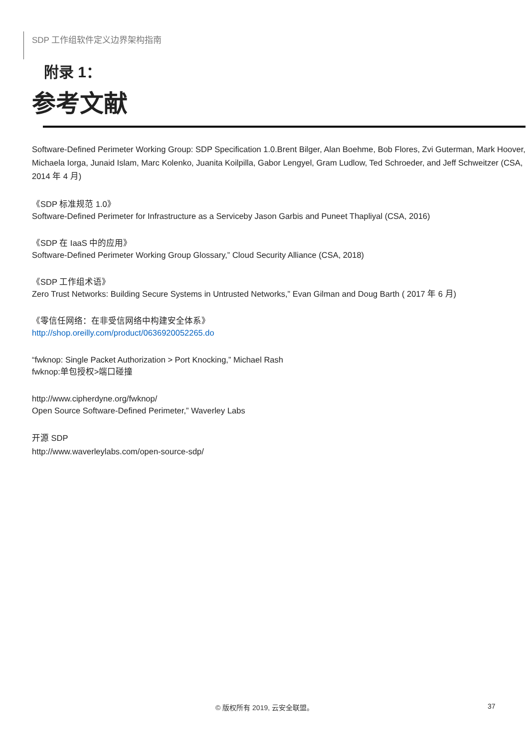SDP 工作组软件定义边界架构指南
附录 1：
参考文献
Software-Defined Perimeter Working Group: SDP Specification 1.0.Brent Bilger, Alan Boehme, Bob Flores, Zvi Guterman, Mark Hoover, Michaela Iorga, Junaid Islam, Marc Kolenko, Juanita Koilpilla, Gabor Lengyel, Gram Ludlow, Ted Schroeder, and Jeff Schweitzer (CSA, 2014 年 4 月)
《SDP 标准规范 1.0》
Software-Defined Perimeter for Infrastructure as a Serviceby Jason Garbis and Puneet Thapliyal (CSA, 2016)
《SDP 在 IaaS 中的应用》
Software-Defined Perimeter Working Group Glossary,” Cloud Security Alliance (CSA, 2018)
《SDP 工作组术语》
Zero Trust Networks: Building Secure Systems in Untrusted Networks,” Evan Gilman and Doug Barth ( 2017 年 6 月)
《零信任网络：在非受信网络中构建安全体系》
http://shop.oreilly.com/product/0636920052265.do
“fwknop: Single Packet Authorization > Port Knocking,” Michael Rash
fwknop:单包授权>端口碰撞
http://www.cipherdyne.org/fwknop/
Open Source Software-Defined Perimeter,” Waverley Labs
开源 SDP
http://www.waverleylabs.com/open-source-sdp/
© 版权所有 2019, 云安全联盟。 37